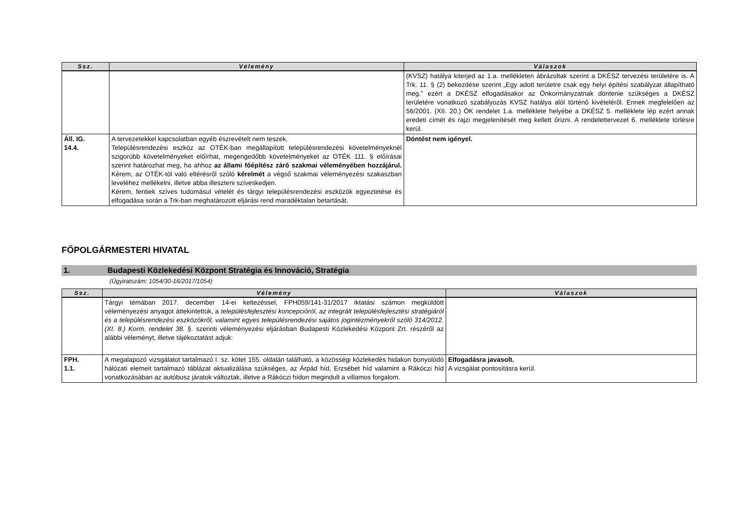| Ssz. | Vélemény | Válaszok |
| --- | --- | --- |
| | | (KVSZ) hatálya kiterjed az 1.a. mellékleten ábrázoltak szerint a DKÉSZ tervezési területére is. A Trk. 11. § (2) bekezdése szerint „Egy adott területre csak egy helyi építési szabályzat állapítható meg.” ezért a DKÉSZ elfogadásakor az Önkormányzatnak döntenie szükséges a DKÉSZ területére vonatkozó szabályozás KVSZ hatálya alól történő kivételéről. Ennek megfelelően az 56/2001. (XII. 20.) ÖK rendelet 1.a. melléklete helyébe a DKÉSZ 5. melléklete lép ezért annak eredeti címét és rajzi megjelenítését meg kellett őrizni. A rendelettervezet 6. melléklete törlésre kerül. |
| Áll. IG. 14.4. | A tervezetekkel kapcsolatban egyéb észrevételt nem teszek. Településrendezési eszköz az OTÉK-ban megállapított településrendezési követelményeknél szigorúbb követelményeket előírhat, megengedőbb követelményeket az OTÉK 111. § előírásai szerint határozhat meg, ha ahhoz az állami főépítész záró szakmai véleményében hozzájárul. Kérem, az OTÉK-tól való eltérésről szóló kérelmét a végső szakmai véleményezési szakaszban leveléhez mellékelni, illetve abba illeszteni szíveskedjen. Kérem, fentiek szíves tudomásul vételét és tárgyi településrendezési eszközök egyeztetése és elfogadása során a Trk-ban meghatározott eljárási rend maradéktalan betartását. | Döntést nem igényel. |
FŐPOLGÁRMESTERI HIVATAL
1. Budapesti Közlekedési Központ Stratégia és Innováció, Stratégia
(Ügyiratszám: 1054/30-16/2017/1054)
| Ssz. | Vélemény | Válaszok |
| --- | --- | --- |
| | Tárgyi témában 2017. december 14-ei keltezéssel, FPH059/141-31/2017 iktatási számon megküldött véleményezési anyagot áttekintettük, a településfejlesztési koncepcióról, az integrált településfejlesztési stratégiáról és a településrendezési eszközökről, valamint egyes településrendezési sajátos jogintézményekről szóló 314/2012. (XI. 8.) Korm. rendelet 38. §. szerinti véleményezési eljárásban Budapesti Közlekedési Központ Zrt. részéről az alábbi véleményt, illetve tájékoztatást adjuk: | |
| FPH. 1.1. | A megalapozó vizsgálatot tartalmazó I. sz. kötet 155. oldalán található, a közösségi közlekedés hidakon bonyolódó hálózati elemeit tartalmazó táblázat aktualizálása szükséges, az Árpád híd, Erzsébet híd valamint a Rákóczi híd vonatkozásában az autóbusz járatok változtak, illetve a Rákóczi hídon megindult a villamos forgalom. | Elfogadásra javasolt. A vizsgálat pontosításra kerül. |